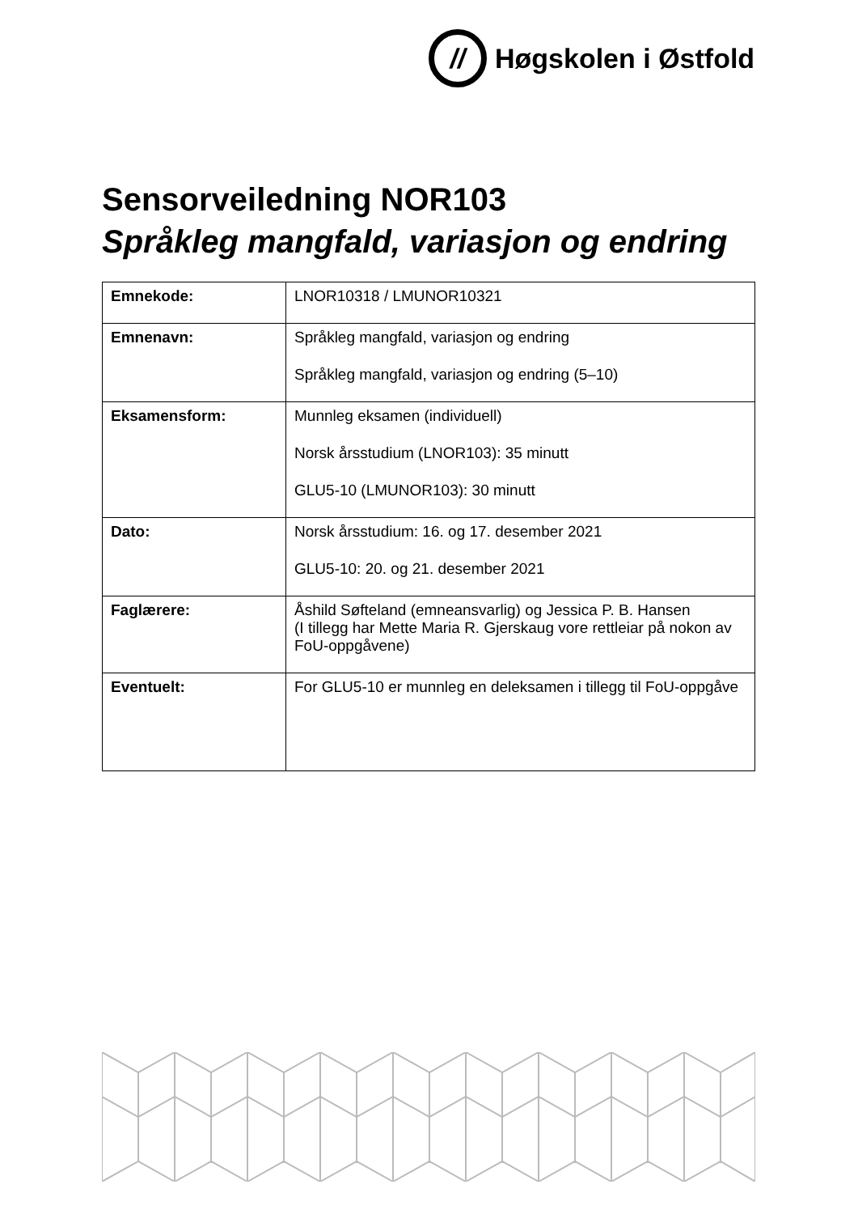//
Høgskolen i Østfold
Sensorveiledning NOR103
Språkleg mangfald, variasjon og endring
| Emnekode: | LNOR10318 / LMUNOR10321 |
| Emnenavn: | Språkleg mangfald, variasjon og endring Språkleg mangfald, variasjon og endring (5–10) |
| Eksamensform: | Munnleg eksamen (individuell) Norsk årsstudium (LNOR103): 35 minutt GLU5-10 (LMUNOR103): 30 minutt |
| Dato: | Norsk årsstudium: 16. og 17. desember 2021 GLU5-10: 20. og 21. desember 2021 |
| Faglærere: | Åshild Søfteland (emneansvarlig) og Jessica P. B. Hansen (I tillegg har Mette Maria R. Gjerskaug vore rettleiar på nokon av FoU-oppgåvene) |
| Eventuelt: | For GLU5-10 er munnleg en deleksamen i tillegg til FoU-oppgåve |